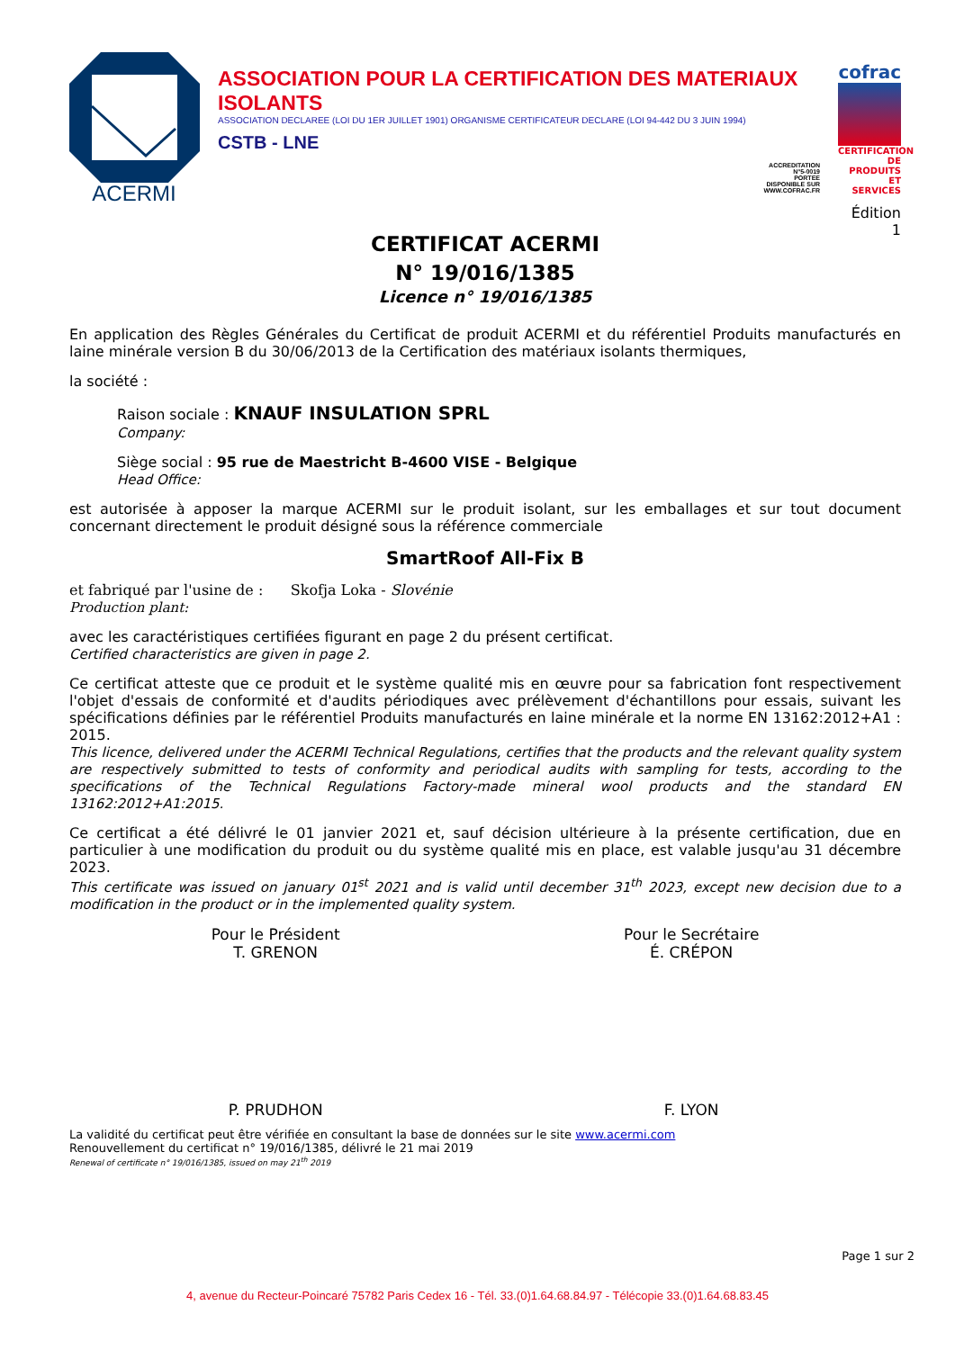ACERMI
ASSOCIATION POUR LA CERTIFICATION DES MATERIAUX ISOLANTS
ASSOCIATION DECLAREE (LOI DU 1ER JUILLET 1901) ORGANISME CERTIFICATEUR DECLARE (LOI 94-442 DU 3 JUIN 1994)
CSTB - LNE
ACCREDITATION
N°5-0019
PORTEE
DISPONIBLE SUR
WWW.COFRAC.FR
cofrac
CERTIFICATION DE PRODUITS ET SERVICES
Édition 1
CERTIFICAT ACERMI
N° 19/016/1385
Licence n° 19/016/1385
En application des Règles Générales du Certificat de produit ACERMI et du référentiel Produits manufacturés en laine minérale version B du 30/06/2013 de la Certification des matériaux isolants thermiques,
la société :
Raison sociale : KNAUF INSULATION SPRL
Company:
Siège social : 95 rue de Maestricht B-4600 VISE - Belgique
Head Office:
est autorisée à apposer la marque ACERMI sur le produit isolant, sur les emballages et sur tout document concernant directement le produit désigné sous la référence commerciale
SmartRoof All-Fix B
et fabriqué par l'usine de : Skofja Loka - Slovénie
Production plant:
avec les caractéristiques certifiées figurant en page 2 du présent certificat.
Certified characteristics are given in page 2.
Ce certificat atteste que ce produit et le système qualité mis en œuvre pour sa fabrication font respectivement l'objet d'essais de conformité et d'audits périodiques avec prélèvement d'échantillons pour essais, suivant les spécifications définies par le référentiel Produits manufacturés en laine minérale et la norme EN 13162:2012+A1 : 2015.
This licence, delivered under the ACERMI Technical Regulations, certifies that the products and the relevant quality system are respectively submitted to tests of conformity and periodical audits with sampling for tests, according to the specifications of the Technical Regulations Factory-made mineral wool products and the standard EN 13162:2012+A1:2015.
Ce certificat a été délivré le 01 janvier 2021 et, sauf décision ultérieure à la présente certification, due en particulier à une modification du produit ou du système qualité mis en place, est valable jusqu'au 31 décembre 2023.
This certificate was issued on january 01<sup>st</sup> 2021 and is valid until december 31<sup>th</sup> 2023, except new decision due to a modification in the product or in the implemented quality system.
Pour le Président
T. GRENON
P. PRUDHON
Pour le Secrétaire
É. CRÉPON
F. LYON
La validité du certificat peut être vérifiée en consultant la base de données sur le site www.acermi.com
Renouvellement du certificat n° 19/016/1385, délivré le 21 mai 2019
Renewal of certificate n° 19/016/1385, issued on may 21<sup>th</sup> 2019
Page 1 sur 2
4, avenue du Recteur-Poincaré 75782 Paris Cedex 16 - Tél. 33.(0)1.64.68.84.97 - Télécopie 33.(0)1.64.68.83.45